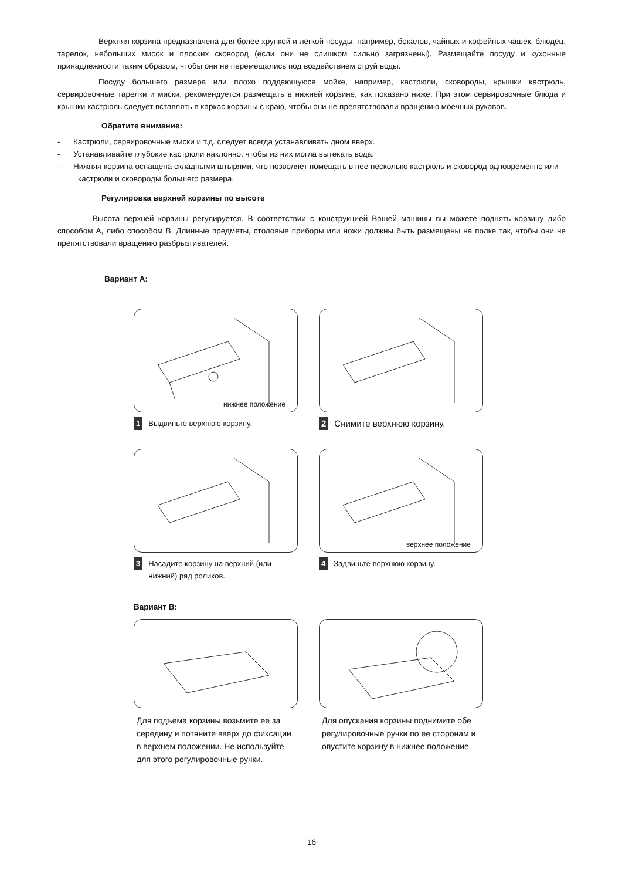Верхняя корзина предназначена для более хрупкой и легкой посуды, например, бокалов, чайных и кофейных чашек, блюдец, тарелок, небольших мисок и плоских сковород (если они не слишком сильно загрязнены). Размещайте посуду и кухонные принадлежности таким образом, чтобы они не перемещались под воздействием струй воды.
Посуду большего размера или плохо поддающуюся мойке, например, кастрюли, сковороды, крышки кастрюль, сервировочные тарелки и миски, рекомендуется размещать в нижней корзине, как показано ниже. При этом сервировочные блюда и крышки кастрюль следует вставлять в каркас корзины с краю, чтобы они не препятствовали вращению моечных рукавов.
Обратите внимание:
- Кастрюли, сервировочные миски и т.д. следует всегда устанавливать дном вверх.
- Устанавливайте глубокие кастрюли наклонно, чтобы из них могла вытекать вода.
- Нижняя корзина оснащена складными штырями, что позволяет помещать в нее несколько кастрюль и сковород одновременно или кастрюли и сковороды большего размера.
Регулировка верхней корзины по высоте
Высота верхней корзины регулируется. В соответствии с конструкцией Вашей машины вы можете поднять корзину либо способом А, либо способом В. Длинные предметы, столовые приборы или ножи должны быть размещены на полке так, чтобы они не препятствовали вращению разбрызгивателей.
Вариант А:
нижнее положение
1 Выдвиньте верхнюю корзину.
2 Снимите верхнюю корзину.
3 Насадите корзину на верхний (или нижний) ряд роликов.
верхнее положение
4 Задвиньте верхнюю корзину.
Вариант В:
Для подъема корзины возьмите ее за середину и потяните вверх до фиксации в верхнем положении. Не используйте для этого регулировочные ручки.
Для опускания корзины поднимите обе регулировочные ручки по ее сторонам и опустите корзину в нижнее положение.
16